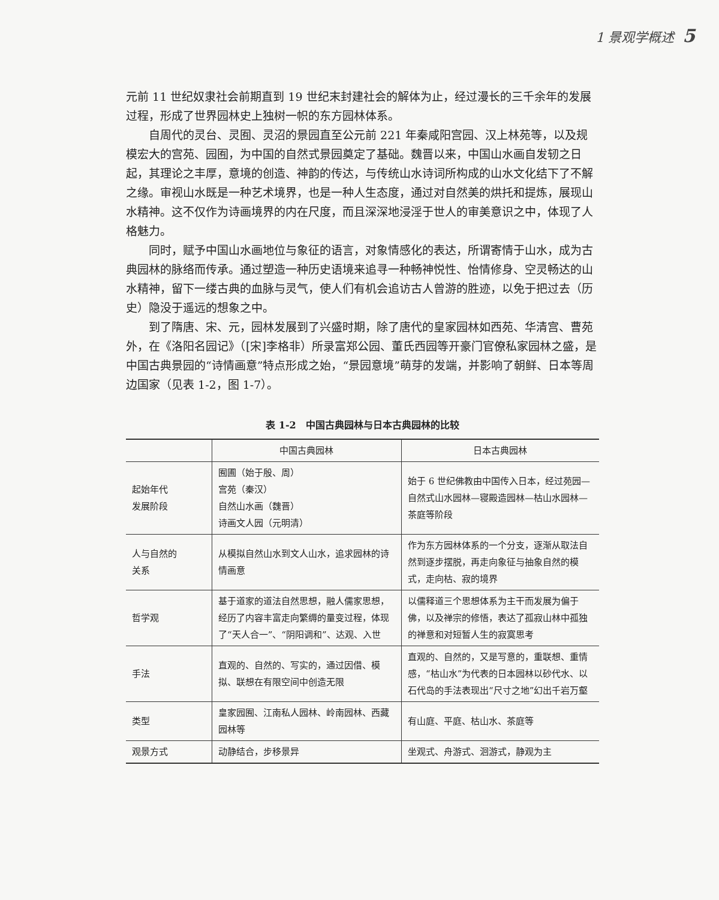1 景观学概述 5
元前 11 世纪奴隶社会前期直到 19 世纪末封建社会的解体为止，经过漫长的三千余年的发展过程，形成了世界园林史上独树一帜的东方园林体系。
自周代的灵台、灵囿、灵沼的景园直至公元前 221 年秦咸阳宫园、汉上林苑等，以及规模宏大的宫苑、园囿，为中国的自然式景园奠定了基础。魏晋以来，中国山水画自发轫之日起，其理论之丰厚，意境的创造、神韵的传达，与传统山水诗词所构成的山水文化结下了不解之缘。审视山水既是一种艺术境界，也是一种人生态度，通过对自然美的烘托和提炼，展现山水精神。这不仅作为诗画境界的内在尺度，而且深深地浸淫于世人的审美意识之中，体现了人格魅力。
同时，赋予中国山水画地位与象征的语言，对象情感化的表达，所谓寄情于山水，成为古典园林的脉络而传承。通过塑造一种历史语境来追寻一种畅神悦性、怡情修身、空灵畅达的山水精神，留下一缕古典的血脉与灵气，使人们有机会追访古人曾游的胜迹，以免于把过去（历史）隐没于遥远的想象之中。
到了隋唐、宋、元，园林发展到了兴盛时期，除了唐代的皇家园林如西苑、华清宫、曹苑外，在《洛阳名园记》（[宋]李格非）所录富郑公园、董氏西园等开豪门官僚私家园林之盛，是中国古典景园的“诗情画意”特点形成之始，“景园意境”萌芽的发端，并影响了朝鲜、日本等周边国家（见表 1-2，图 1-7）。
表 1-2　中国古典园林与日本古典园林的比较
| | 中国古典园林 | 日本古典园林 |
| --- | --- | --- |
| 起始年代 发展阶段 | 囿圃（始于殷、周） 宫苑（秦汉） 自然山水画（魏晋） 诗画文人园（元明清） | 始于 6 世纪佛教由中国传入日本，经过苑园—自然式山水园林—寝殿造园林—枯山水园林—茶庭等阶段 |
| 人与自然的 关系 | 从模拟自然山水到文人山水，追求园林的诗情画意 | 作为东方园林体系的一个分支，逐渐从取法自然到逐步摆脱，再走向象征与抽象自然的模式，走向枯、寂的境界 |
| 哲学观 | 基于道家的道法自然思想，融人儒家思想，经历了内容丰富走向繁缛的量变过程，体现了“天人合一”、“阴阳调和”、达观、入世 | 以儒释道三个思想体系为主干而发展为偏于佛，以及禅宗的修悟，表达了孤寂山林中孤独的禅意和对短暂人生的寂寞思考 |
| 手法 | 直观的、自然的、写实的，通过因借、模拟、联想在有限空间中创造无限 | 直观的、自然的，又是写意的，重联想、重情感，“枯山水”为代表的日本园林以砂代水、以石代岛的手法表现出“尺寸之地”幻出千岩万壑 |
| 类型 | 皇家园囿、江南私人园林、岭南园林、西藏园林等 | 有山庭、平庭、枯山水、茶庭等 |
| 观景方式 | 动静结合，步移景异 | 坐观式、舟游式、洄游式，静观为主 |